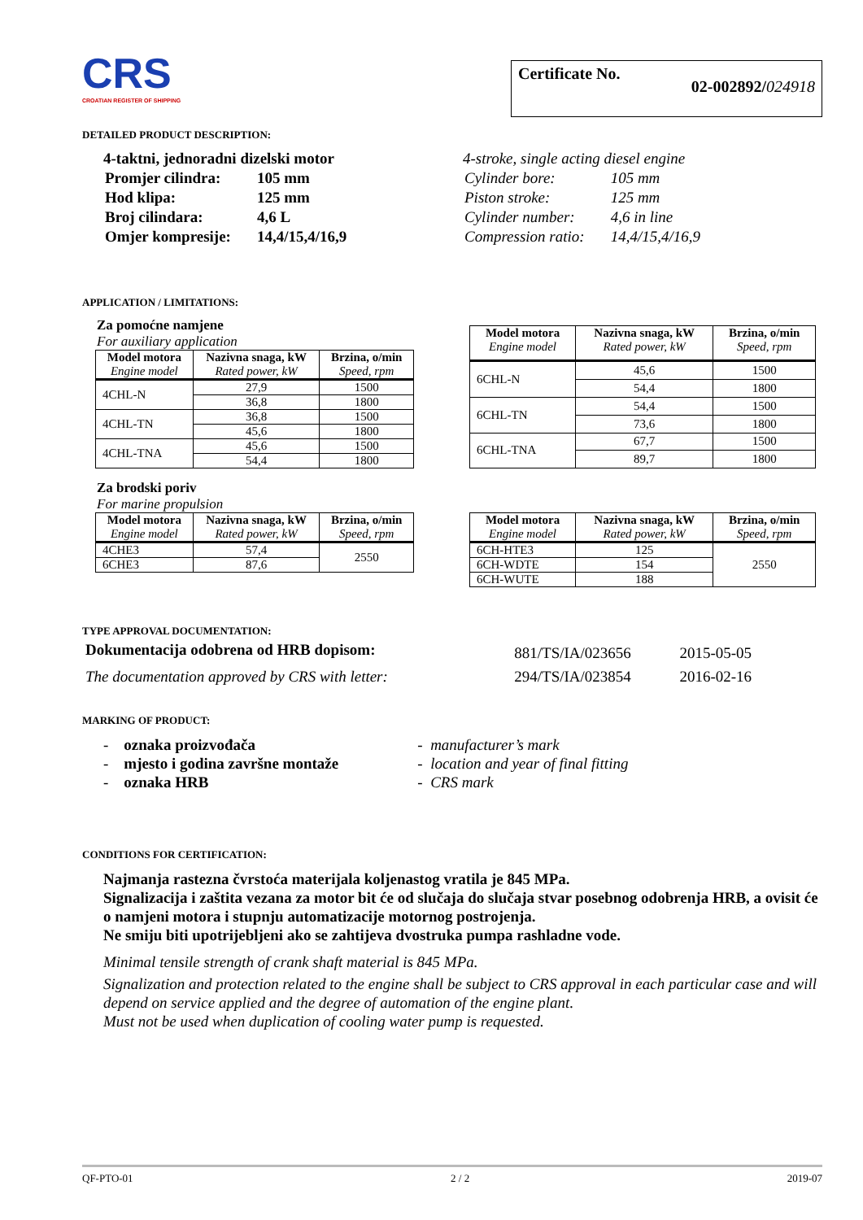CRS
CROATIAN REGISTER OF SHIPPING
Certificate No. 02-002892/024918
DETAILED PRODUCT DESCRIPTION:
4-taktni, jednoradni dizelski motor
| Promjer cilindra: | 105 mm |
| Hod klipa: | 125 mm |
| Broj cilindara: | 4,6 L |
| Omjer kompresije: | 14,4/15,4/16,9 |
4-stroke, single acting diesel engine
| Cylinder bore: | 105 mm |
| Piston stroke: | 125 mm |
| Cylinder number: | 4,6 in line |
| Compression ratio: | 14,4/15,4/16,9 |
APPLICATION / LIMITATIONS:
Za pomoćne namjene
For auxiliary application
| Model motora Engine model | Nazivna snaga, kW Rated power, kW | Brzina, o/min Speed, rpm |
| --- | --- | --- |
| 4CHL-N | 27,9 | 1500 |
| | 36,8 | 1800 |
| 4CHL-TN | 36,8 | 1500 |
| | 45,6 | 1800 |
| 4CHL-TNA | 45,6 | 1500 |
| | 54,4 | 1800 |
| Model motora Engine model | Nazivna snaga, kW Rated power, kW | Brzina, o/min Speed, rpm |
| --- | --- | --- |
| 6CHL-N | 45,6 | 1500 |
| | 54,4 | 1800 |
| 6CHL-TN | 54,4 | 1500 |
| | 73,6 | 1800 |
| 6CHL-TNA | 67,7 | 1500 |
| | 89,7 | 1800 |
Za brodski poriv
For marine propulsion
| Model motora Engine model | Nazivna snaga, kW Rated power, kW | Brzina, o/min Speed, rpm |
| --- | --- | --- |
| 4CHE3 | 57,4 | 2550 |
| 6CHE3 | 87,6 | |
| Model motora Engine model | Nazivna snaga, kW Rated power, kW | Brzina, o/min Speed, rpm |
| --- | --- | --- |
| 6CH-HTE3 | 125 | 2550 |
| 6CH-WDTE | 154 | |
| 6CH-WUTE | 188 | |
TYPE APPROVAL DOCUMENTATION:
| Dokumentacija odobrena od HRB dopisom: | 881/TS/IA/023656 | 2015-05-05 |
| The documentation approved by CRS with letter: | 294/TS/IA/023854 | 2016-02-16 |
MARKING OF PRODUCT:
- oznaka proizvođača
- mjesto i godina završne montaže
- oznaka HRB
- manufacturer’s mark
- location and year of final fitting
- CRS mark
CONDITIONS FOR CERTIFICATION:
Najmanja rastezna čvrstoća materijala koljenastog vratila je 845 MPa.
Signalizacija i zaštita vezana za motor bit će od slučaja do slučaja stvar posebnog odobrenja HRB, a ovisit će o namjeni motora i stupnju automatizacije motornog postrojenja.
Ne smiju biti upotrijebljeni ako se zahtijeva dvostruka pumpa rashladne vode.
Minimal tensile strength of crank shaft material is 845 MPa.
Signalization and protection related to the engine shall be subject to CRS approval in each particular case and will depend on service applied and the degree of automation of the engine plant.
Must not be used when duplication of cooling water pump is requested.
QF-PTO-01 2 / 2 2019-07